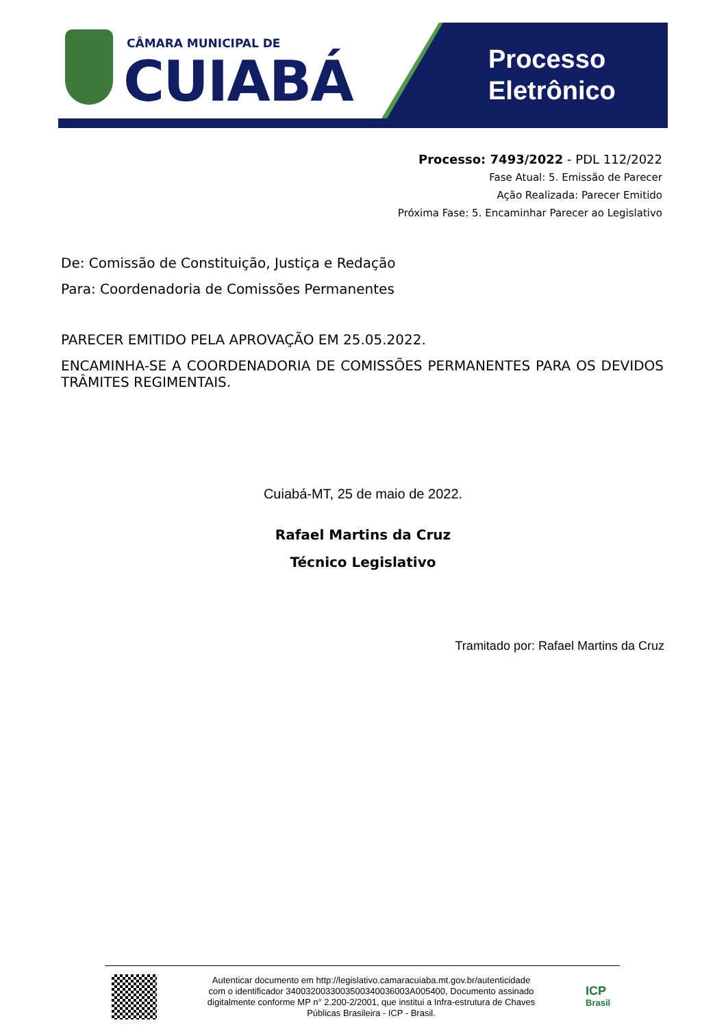CÂMARA MUNICIPAL DE
CUIABÁ
Processo
Eletrônico
Processo: 7493/2022 - PDL 112/2022
Fase Atual: 5. Emissão de Parecer
Ação Realizada: Parecer Emitido
Próxima Fase: 5. Encaminhar Parecer ao Legislativo
De: Comissão de Constituição, Justiça e Redação
Para: Coordenadoria de Comissões Permanentes
PARECER EMITIDO PELA APROVAÇÃO EM 25.05.2022.
ENCAMINHA-SE A COORDENADORIA DE COMISSÕES PERMANENTES PARA OS DEVIDOS TRÂMITES REGIMENTAIS.
Cuiabá-MT, 25 de maio de 2022.
Rafael Martins da Cruz
Técnico Legislativo
Tramitado por: Rafael Martins da Cruz
Autenticar documento em http://legislativo.camaracuiaba.mt.gov.br/autenticidade
com o identificador 340032003300350034003600​3A005400, Documento assinado
digitalmente conforme MP n° 2.200-2/2001, que institui a Infra-estrutura de Chaves
Públicas Brasileira - ICP - Brasil.
ICP
Brasil